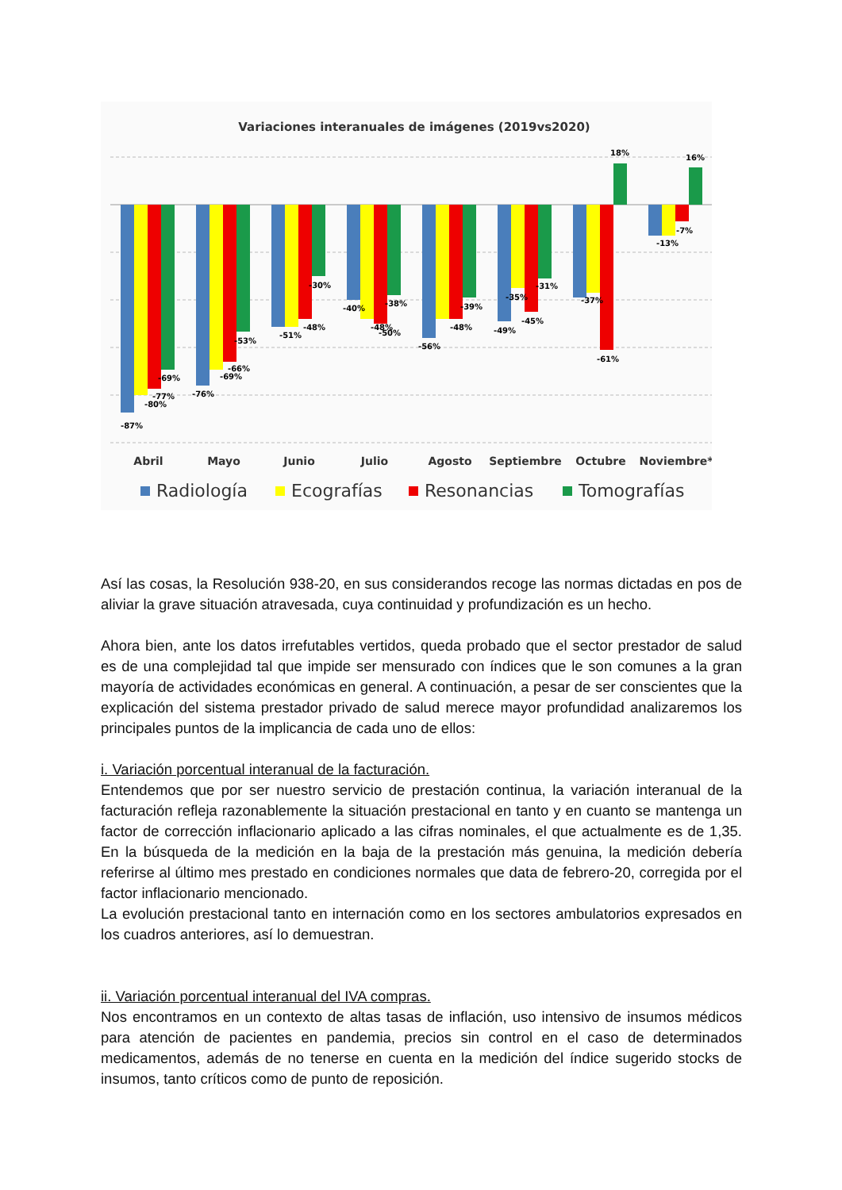Variaciones interanuales de imágenes (2019vs2020)
-87%
-80%
-77%
-69%
-76%
-69%
-66%
-53%
-51%
-48%
-30%
-40%
-48%
-50%
-38%
-56%
-48%
-39%
-49%
-35%
-45%
-31%
-37%
-61%
18%
-13%
-7%
16%
Abril
Mayo
Junio
Julio
Agosto
Septiembre
Octubre
Noviembre*
Radiología
Ecografías
Resonancias
Tomografías
Así las cosas, la Resolución 938-20, en sus considerandos recoge las normas dictadas en pos de aliviar la grave situación atravesada, cuya continuidad y profundización es un hecho.
Ahora bien, ante los datos irrefutables vertidos, queda probado que el sector prestador de salud es de una complejidad tal que impide ser mensurado con índices que le son comunes a la gran mayoría de actividades económicas en general. A continuación, a pesar de ser conscientes que la explicación del sistema prestador privado de salud merece mayor profundidad analizaremos los principales puntos de la implicancia de cada uno de ellos:
i. Variación porcentual interanual de la facturación.
Entendemos que por ser nuestro servicio de prestación continua, la variación interanual de la facturación refleja razonablemente la situación prestacional en tanto y en cuanto se mantenga un factor de corrección inflacionario aplicado a las cifras nominales, el que actualmente es de 1,35. En la búsqueda de la medición en la baja de la prestación más genuina, la medición debería referirse al último mes prestado en condiciones normales que data de febrero-20, corregida por el factor inflacionario mencionado.
La evolución prestacional tanto en internación como en los sectores ambulatorios expresados en los cuadros anteriores, así lo demuestran.
ii. Variación porcentual interanual del IVA compras.
Nos encontramos en un contexto de altas tasas de inflación, uso intensivo de insumos médicos para atención de pacientes en pandemia, precios sin control en el caso de determinados medicamentos, además de no tenerse en cuenta en la medición del índice sugerido stocks de insumos, tanto críticos como de punto de reposición.